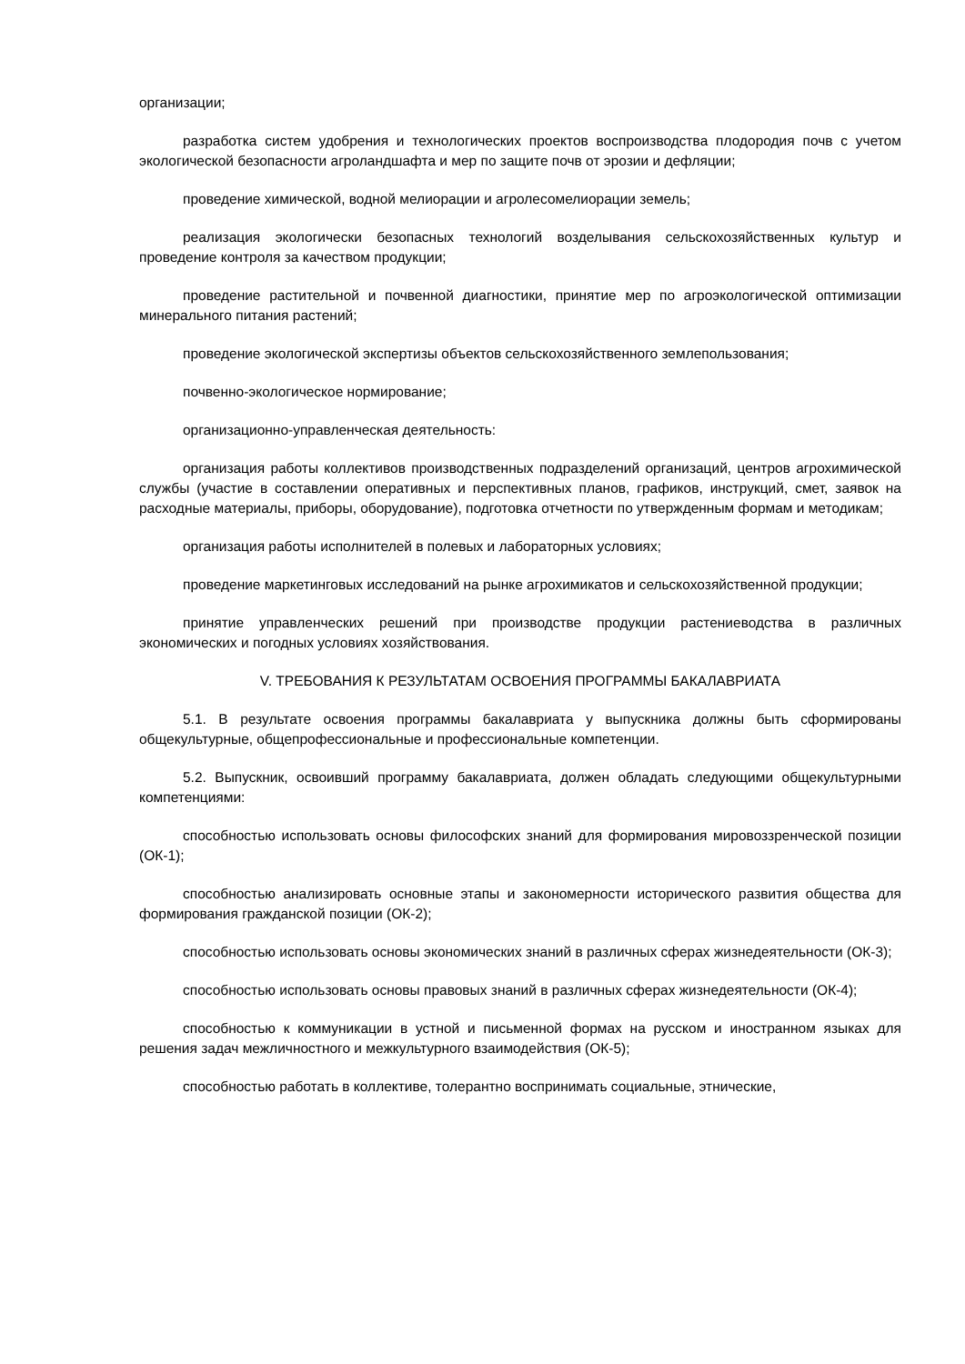организации;
разработка систем удобрения и технологических проектов воспроизводства плодородия почв с учетом экологической безопасности агроландшафта и мер по защите почв от эрозии и дефляции;
проведение химической, водной мелиорации и агролесомелиорации земель;
реализация экологически безопасных технологий возделывания сельскохозяйственных культур и проведение контроля за качеством продукции;
проведение растительной и почвенной диагностики, принятие мер по агроэкологической оптимизации минерального питания растений;
проведение экологической экспертизы объектов сельскохозяйственного землепользования;
почвенно-экологическое нормирование;
организационно-управленческая деятельность:
организация работы коллективов производственных подразделений организаций, центров агрохимической службы (участие в составлении оперативных и перспективных планов, графиков, инструкций, смет, заявок на расходные материалы, приборы, оборудование), подготовка отчетности по утвержденным формам и методикам;
организация работы исполнителей в полевых и лабораторных условиях;
проведение маркетинговых исследований на рынке агрохимикатов и сельскохозяйственной продукции;
принятие управленческих решений при производстве продукции растениеводства в различных экономических и погодных условиях хозяйствования.
V. ТРЕБОВАНИЯ К РЕЗУЛЬТАТАМ ОСВОЕНИЯ ПРОГРАММЫ БАКАЛАВРИАТА
5.1. В результате освоения программы бакалавриата у выпускника должны быть сформированы общекультурные, общепрофессиональные и профессиональные компетенции.
5.2. Выпускник, освоивший программу бакалавриата, должен обладать следующими общекультурными компетенциями:
способностью использовать основы философских знаний для формирования мировоззренческой позиции (ОК-1);
способностью анализировать основные этапы и закономерности исторического развития общества для формирования гражданской позиции (ОК-2);
способностью использовать основы экономических знаний в различных сферах жизнедеятельности (ОК-3);
способностью использовать основы правовых знаний в различных сферах жизнедеятельности (ОК-4);
способностью к коммуникации в устной и письменной формах на русском и иностранном языках для решения задач межличностного и межкультурного взаимодействия (ОК-5);
способностью работать в коллективе, толерантно воспринимать социальные, этнические,